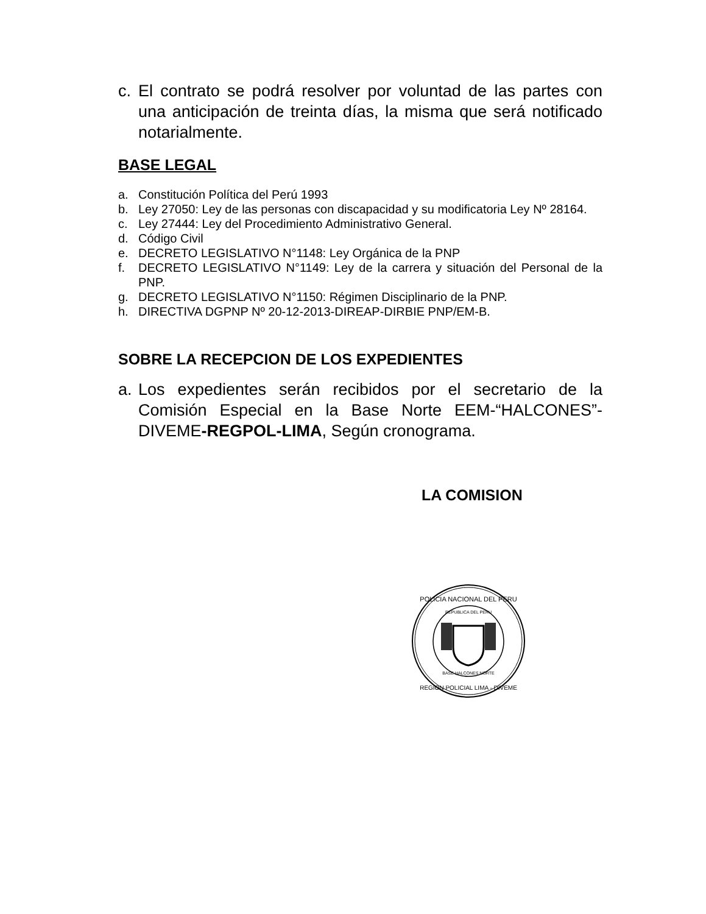c. El contrato se podrá resolver por voluntad de las partes con una anticipación de treinta días, la misma que será notificado notarialmente.
BASE LEGAL
a. Constitución Política del Perú 1993
b. Ley 27050: Ley de las personas con discapacidad y su modificatoria Ley Nº 28164.
c. Ley 27444: Ley del Procedimiento Administrativo General.
d. Código Civil
e. DECRETO LEGISLATIVO N°1148: Ley Orgánica de la PNP
f. DECRETO LEGISLATIVO N°1149: Ley de la carrera y situación del Personal de la PNP.
g. DECRETO LEGISLATIVO N°1150: Régimen Disciplinario de la PNP.
h. DIRECTIVA DGPNP Nº 20-12-2013-DIREAP-DIRBIE PNP/EM-B.
SOBRE LA RECEPCION DE LOS EXPEDIENTES
a. Los expedientes serán recibidos por el secretario de la Comisión Especial en la Base Norte EEM-“HALCONES”-DIVEME-REGPOL-LIMA, Según cronograma.
LA COMISION
POLICIA NACIONAL DEL PERU
REPUBLICA DEL PERU
BASE HALCONES NORTE
REGION POLICIAL LIMA - DIVEME